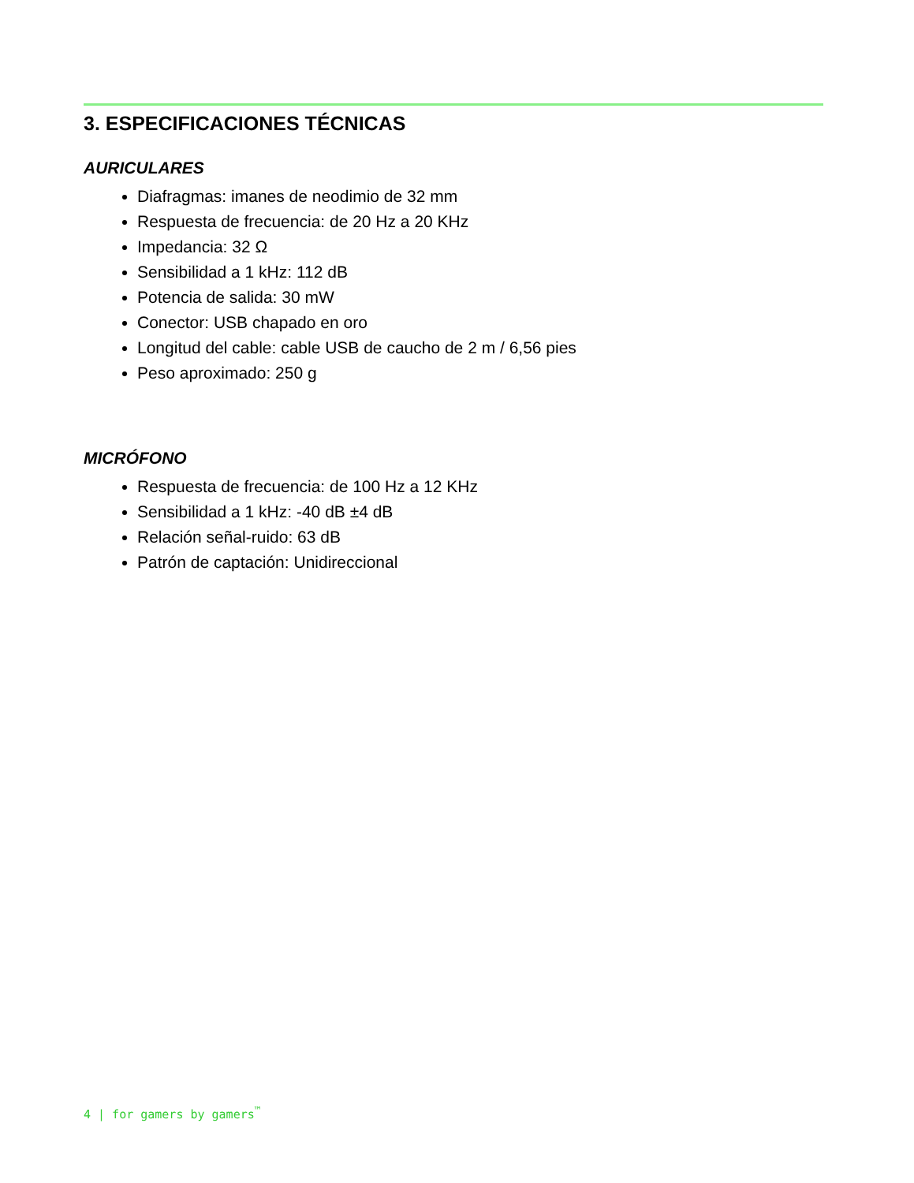3. ESPECIFICACIONES TÉCNICAS
AURICULARES
Diafragmas: imanes de neodimio de 32 mm
Respuesta de frecuencia: de 20 Hz a 20 KHz
Impedancia: 32 Ω
Sensibilidad a 1 kHz: 112 dB
Potencia de salida: 30 mW
Conector: USB chapado en oro
Longitud del cable: cable USB de caucho de 2 m / 6,56 pies
Peso aproximado: 250 g
MICRÓFONO
Respuesta de frecuencia: de 100 Hz a 12 KHz
Sensibilidad a 1 kHz: -40 dB ±4 dB
Relación señal-ruido: 63 dB
Patrón de captación: Unidireccional
4 | for gamers by gamers<sup>™</sup>